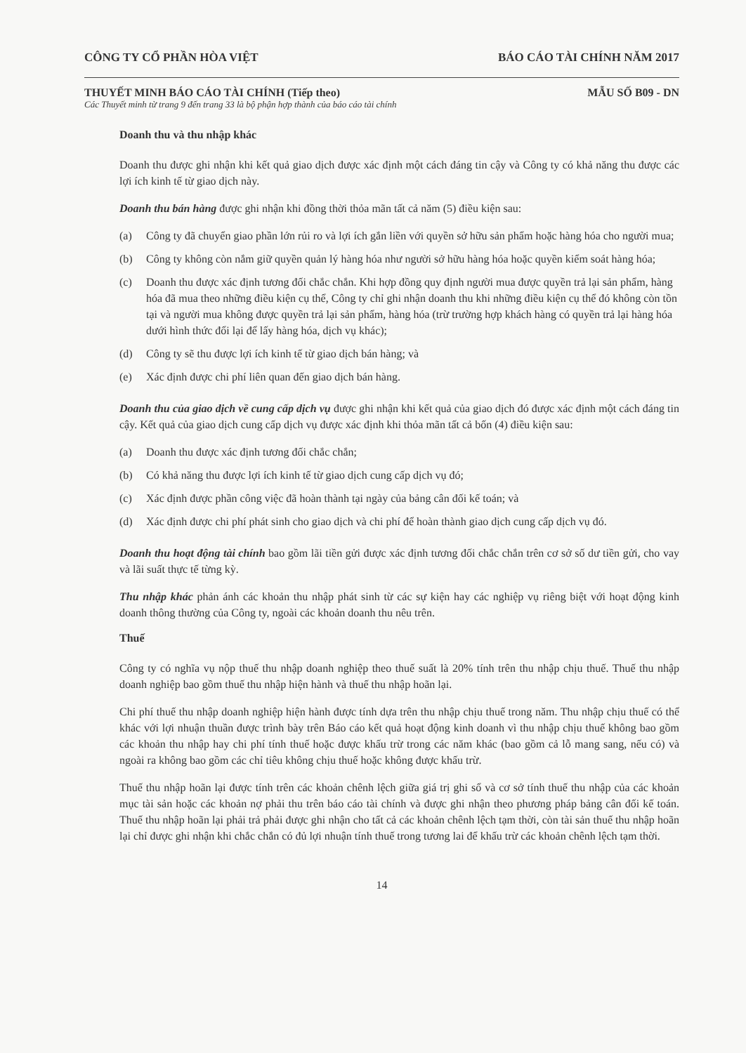CÔNG TY CỔ PHẦN HÒA VIỆT BÁO CÁO TÀI CHÍNH NĂM 2017
THUYẾT MINH BÁO CÁO TÀI CHÍNH (Tiếp theo)
MẪU SỐ B09 - DN
Các Thuyết minh từ trang 9 đến trang 33 là bộ phận hợp thành của báo cáo tài chính
Doanh thu và thu nhập khác
Doanh thu được ghi nhận khi kết quả giao dịch được xác định một cách đáng tin cậy và Công ty có khả năng thu được các lợi ích kinh tế từ giao dịch này.
Doanh thu bán hàng được ghi nhận khi đồng thời thỏa mãn tất cả năm (5) điều kiện sau:
(a) Công ty đã chuyển giao phần lớn rủi ro và lợi ích gắn liền với quyền sở hữu sản phẩm hoặc hàng hóa cho người mua;
(b) Công ty không còn nắm giữ quyền quản lý hàng hóa như người sở hữu hàng hóa hoặc quyền kiểm soát hàng hóa;
(c) Doanh thu được xác định tương đối chắc chắn. Khi hợp đồng quy định người mua được quyền trả lại sản phẩm, hàng hóa đã mua theo những điều kiện cụ thể, Công ty chỉ ghi nhận doanh thu khi những điều kiện cụ thể đó không còn tồn tại và người mua không được quyền trả lại sản phẩm, hàng hóa (trừ trường hợp khách hàng có quyền trả lại hàng hóa dưới hình thức đổi lại để lấy hàng hóa, dịch vụ khác);
(d) Công ty sẽ thu được lợi ích kinh tế từ giao dịch bán hàng; và
(e) Xác định được chi phí liên quan đến giao dịch bán hàng.
Doanh thu của giao dịch về cung cấp dịch vụ được ghi nhận khi kết quả của giao dịch đó được xác định một cách đáng tin cậy. Kết quả của giao dịch cung cấp dịch vụ được xác định khi thỏa mãn tất cả bốn (4) điều kiện sau:
(a) Doanh thu được xác định tương đối chắc chắn;
(b) Có khả năng thu được lợi ích kinh tế từ giao dịch cung cấp dịch vụ đó;
(c) Xác định được phần công việc đã hoàn thành tại ngày của bảng cân đối kế toán; và
(d) Xác định được chi phí phát sinh cho giao dịch và chi phí để hoàn thành giao dịch cung cấp dịch vụ đó.
Doanh thu hoạt động tài chính bao gồm lãi tiền gửi được xác định tương đối chắc chắn trên cơ sở số dư tiền gửi, cho vay và lãi suất thực tế từng kỳ.
Thu nhập khác phản ánh các khoản thu nhập phát sinh từ các sự kiện hay các nghiệp vụ riêng biệt với hoạt động kinh doanh thông thường của Công ty, ngoài các khoản doanh thu nêu trên.
Thuế
Công ty có nghĩa vụ nộp thuế thu nhập doanh nghiệp theo thuế suất là 20% tính trên thu nhập chịu thuế. Thuế thu nhập doanh nghiệp bao gồm thuế thu nhập hiện hành và thuế thu nhập hoãn lại.
Chi phí thuế thu nhập doanh nghiệp hiện hành được tính dựa trên thu nhập chịu thuế trong năm. Thu nhập chịu thuế có thể khác với lợi nhuận thuần được trình bày trên Báo cáo kết quả hoạt động kinh doanh vì thu nhập chịu thuế không bao gồm các khoản thu nhập hay chi phí tính thuế hoặc được khấu trừ trong các năm khác (bao gồm cả lỗ mang sang, nếu có) và ngoài ra không bao gồm các chỉ tiêu không chịu thuế hoặc không được khấu trừ.
Thuế thu nhập hoãn lại được tính trên các khoản chênh lệch giữa giá trị ghi sổ và cơ sở tính thuế thu nhập của các khoản mục tài sản hoặc các khoản nợ phải thu trên báo cáo tài chính và được ghi nhận theo phương pháp bảng cân đối kế toán. Thuế thu nhập hoãn lại phải trả phải được ghi nhận cho tất cả các khoản chênh lệch tạm thời, còn tài sản thuế thu nhập hoãn lại chỉ được ghi nhận khi chắc chắn có đủ lợi nhuận tính thuế trong tương lai để khấu trừ các khoản chênh lệch tạm thời.
14